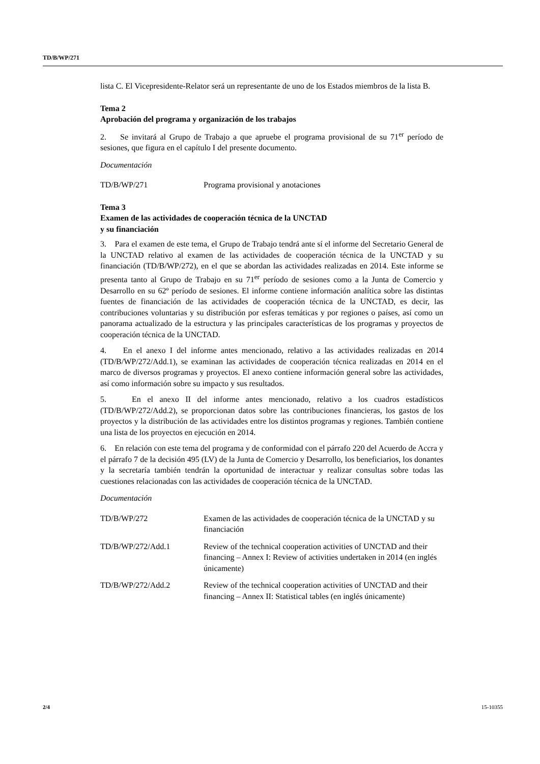TD/B/WP/271
lista C. El Vicepresidente-Relator será un representante de uno de los Estados miembros de la lista B.
Tema 2
Aprobación del programa y organización de los trabajos
2. Se invitará al Grupo de Trabajo a que apruebe el programa provisional de su 71<sup>er</sup> período de sesiones, que figura en el capítulo I del presente documento.
Documentación
TD/B/WP/271 Programa provisional y anotaciones
Tema 3
Examen de las actividades de cooperación técnica de la UNCTAD
y su financiación
3. Para el examen de este tema, el Grupo de Trabajo tendrá ante sí el informe del Secretario General de la UNCTAD relativo al examen de las actividades de cooperación técnica de la UNCTAD y su financiación (TD/B/WP/272), en el que se abordan las actividades realizadas en 2014. Este informe se presenta tanto al Grupo de Trabajo en su 71<sup>er</sup> período de sesiones como a la Junta de Comercio y Desarrollo en su 62º período de sesiones. El informe contiene información analítica sobre las distintas fuentes de financiación de las actividades de cooperación técnica de la UNCTAD, es decir, las contribuciones voluntarias y su distribución por esferas temáticas y por regiones o países, así como un panorama actualizado de la estructura y las principales características de los programas y proyectos de cooperación técnica de la UNCTAD.
4. En el anexo I del informe antes mencionado, relativo a las actividades realizadas en 2014 (TD/B/WP/272/Add.1), se examinan las actividades de cooperación técnica realizadas en 2014 en el marco de diversos programas y proyectos. El anexo contiene información general sobre las actividades, así como información sobre su impacto y sus resultados.
5. En el anexo II del informe antes mencionado, relativo a los cuadros estadísticos (TD/B/WP/272/Add.2), se proporcionan datos sobre las contribuciones financieras, los gastos de los proyectos y la distribución de las actividades entre los distintos programas y regiones. También contiene una lista de los proyectos en ejecución en 2014.
6. En relación con este tema del programa y de conformidad con el párrafo 220 del Acuerdo de Accra y el párrafo 7 de la decisión 495 (LV) de la Junta de Comercio y Desarrollo, los beneficiarios, los donantes y la secretaría también tendrán la oportunidad de interactuar y realizar consultas sobre todas las cuestiones relacionadas con las actividades de cooperación técnica de la UNCTAD.
Documentación
TD/B/WP/272 Examen de las actividades de cooperación técnica de la UNCTAD y su financiación
TD/B/WP/272/Add.1 Review of the technical cooperation activities of UNCTAD and their financing – Annex I: Review of activities undertaken in 2014 (en inglés únicamente)
TD/B/WP/272/Add.2 Review of the technical cooperation activities of UNCTAD and their financing – Annex II: Statistical tables (en inglés únicamente)
2/4 15-10355